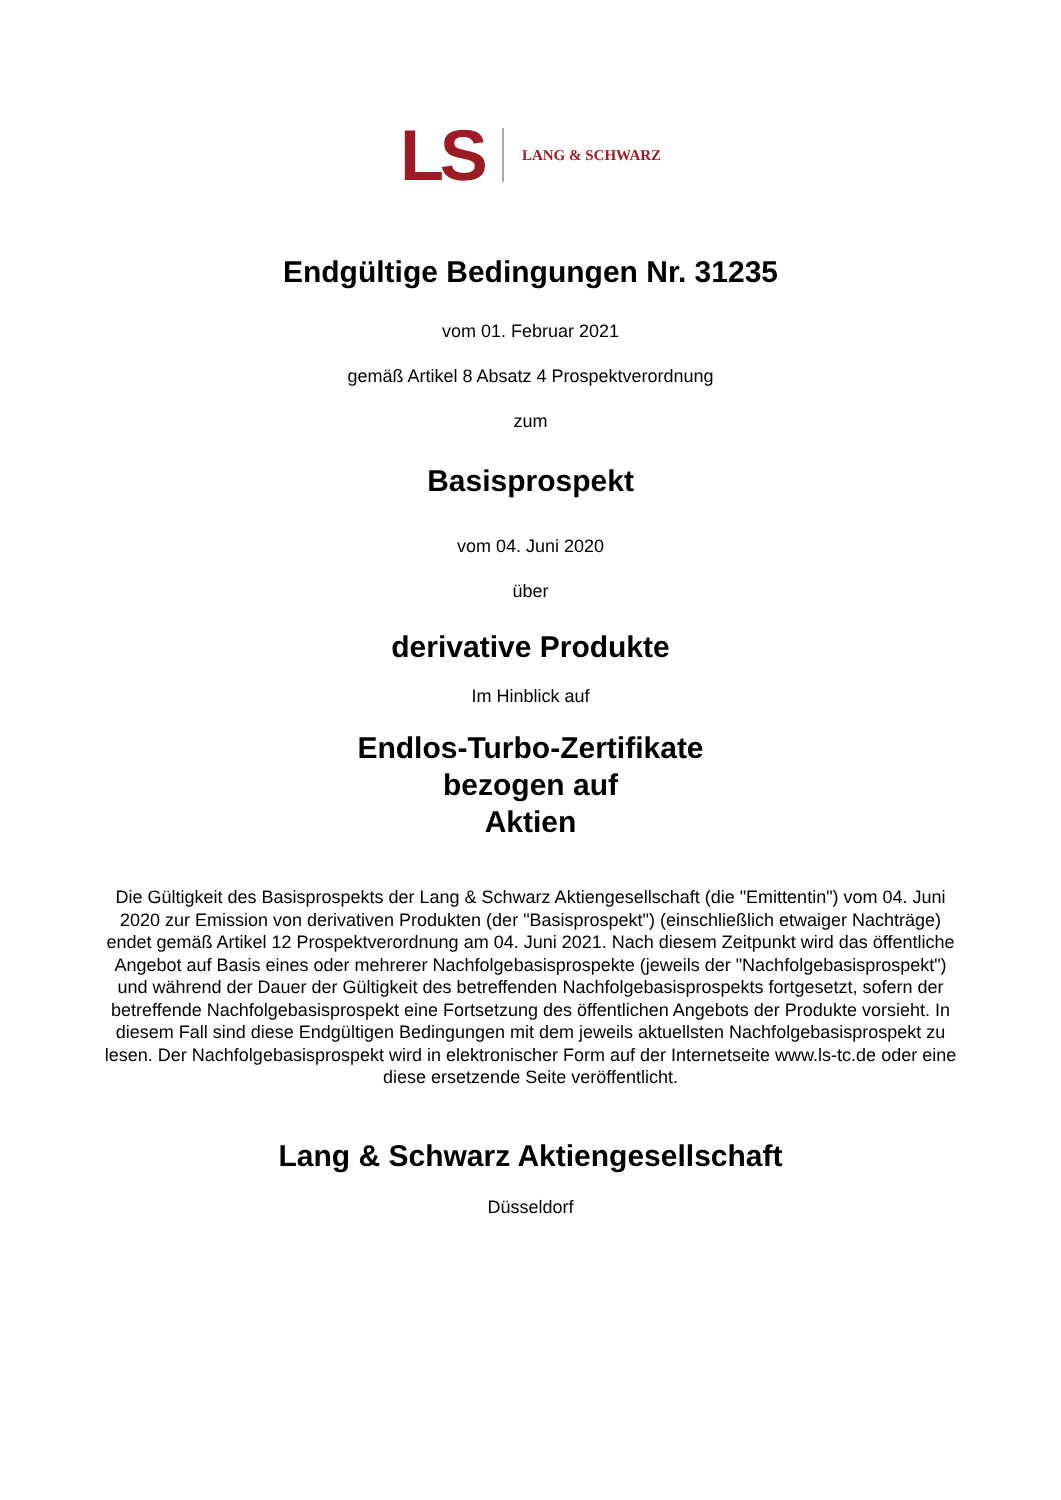LS LANG & SCHWARZ
Endgültige Bedingungen Nr. 31235
vom 01. Februar 2021
gemäß Artikel 8 Absatz 4 Prospektverordnung
zum
Basisprospekt
vom 04. Juni 2020
über
derivative Produkte
Im Hinblick auf
Endlos-Turbo-Zertifikate
bezogen auf
Aktien
Die Gültigkeit des Basisprospekts der Lang & Schwarz Aktiengesellschaft (die "Emittentin") vom 04. Juni 2020 zur Emission von derivativen Produkten (der "Basisprospekt") (einschließlich etwaiger Nachträge) endet gemäß Artikel 12 Prospektverordnung am 04. Juni 2021. Nach diesem Zeitpunkt wird das öffentliche Angebot auf Basis eines oder mehrerer Nachfolgebasisprospekte (jeweils der "Nachfolgebasisprospekt") und während der Dauer der Gültigkeit des betreffenden Nachfolgebasisprospekts fortgesetzt, sofern der betreffende Nachfolgebasisprospekt eine Fortsetzung des öffentlichen Angebots der Produkte vorsieht. In diesem Fall sind diese Endgültigen Bedingungen mit dem jeweils aktuellsten Nachfolgebasisprospekt zu lesen. Der Nachfolgebasisprospekt wird in elektronischer Form auf der Internetseite www.ls-tc.de oder eine diese ersetzende Seite veröffentlicht.
Lang & Schwarz Aktiengesellschaft
Düsseldorf